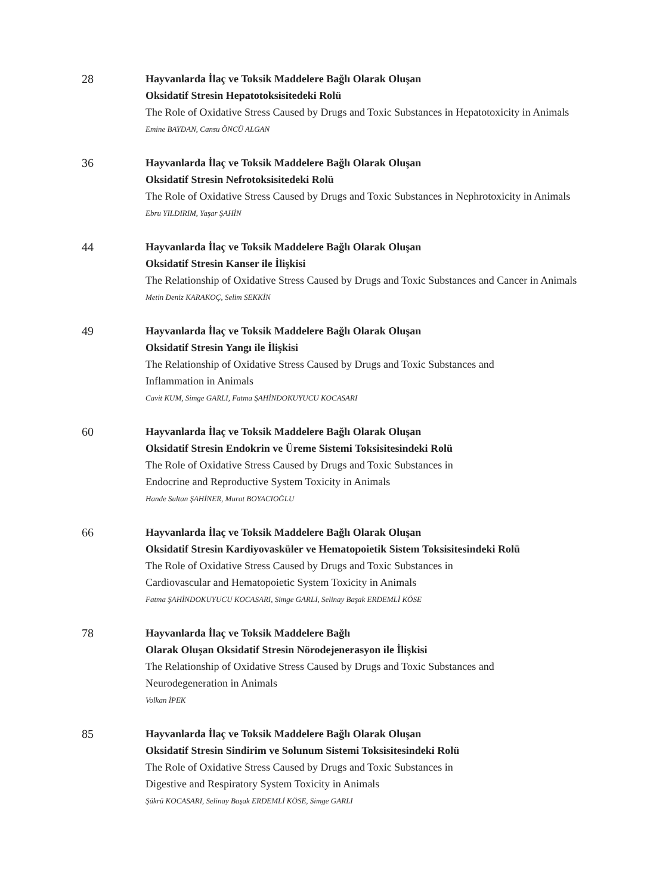28 Hayvanlarda İlaç ve Toksik Maddelere Bağlı Olarak Oluşan
Oksidatif Stresin Hepatotoksisitedeki Rolü
The Role of Oxidative Stress Caused by Drugs and Toxic Substances in Hepatotoxicity in Animals
Emine BAYDAN, Cansu ÖNCÜ ALGAN
36 Hayvanlarda İlaç ve Toksik Maddelere Bağlı Olarak Oluşan
Oksidatif Stresin Nefrotoksisitedeki Rolü
The Role of Oxidative Stress Caused by Drugs and Toxic Substances in Nephrotoxicity in Animals
Ebru YILDIRIM, Yaşar ŞAHİN
44 Hayvanlarda İlaç ve Toksik Maddelere Bağlı Olarak Oluşan
Oksidatif Stresin Kanser ile İlişkisi
The Relationship of Oxidative Stress Caused by Drugs and Toxic Substances and Cancer in Animals
Metin Deniz KARAKOÇ, Selim SEKKİN
49 Hayvanlarda İlaç ve Toksik Maddelere Bağlı Olarak Oluşan
Oksidatif Stresin Yangı ile İlişkisi
The Relationship of Oxidative Stress Caused by Drugs and Toxic Substances and
Inflammation in Animals
Cavit KUM, Simge GARLI, Fatma ŞAHİNDOKUYUCU KOCASARI
60 Hayvanlarda İlaç ve Toksik Maddelere Bağlı Olarak Oluşan
Oksidatif Stresin Endokrin ve Üreme Sistemi Toksisitesindeki Rolü
The Role of Oxidative Stress Caused by Drugs and Toxic Substances in
Endocrine and Reproductive System Toxicity in Animals
Hande Sultan ŞAHİNER, Murat BOYACIOĞLU
66 Hayvanlarda İlaç ve Toksik Maddelere Bağlı Olarak Oluşan
Oksidatif Stresin Kardiyovasküler ve Hematopoietik Sistem Toksisitesindeki Rolü
The Role of Oxidative Stress Caused by Drugs and Toxic Substances in
Cardiovascular and Hematopoietic System Toxicity in Animals
Fatma ŞAHİNDOKUYUCU KOCASARI, Simge GARLI, Selinay Başak ERDEMLİ KÖSE
78 Hayvanlarda İlaç ve Toksik Maddelere Bağlı
Olarak Oluşan Oksidatif Stresin Nörodejenerasyon ile İlişkisi
The Relationship of Oxidative Stress Caused by Drugs and Toxic Substances and
Neurodegeneration in Animals
Volkan İPEK
85 Hayvanlarda İlaç ve Toksik Maddelere Bağlı Olarak Oluşan
Oksidatif Stresin Sindirim ve Solunum Sistemi Toksisitesindeki Rolü
The Role of Oxidative Stress Caused by Drugs and Toxic Substances in
Digestive and Respiratory System Toxicity in Animals
Şükrü KOCASARI, Selinay Başak ERDEMLİ KÖSE, Simge GARLI